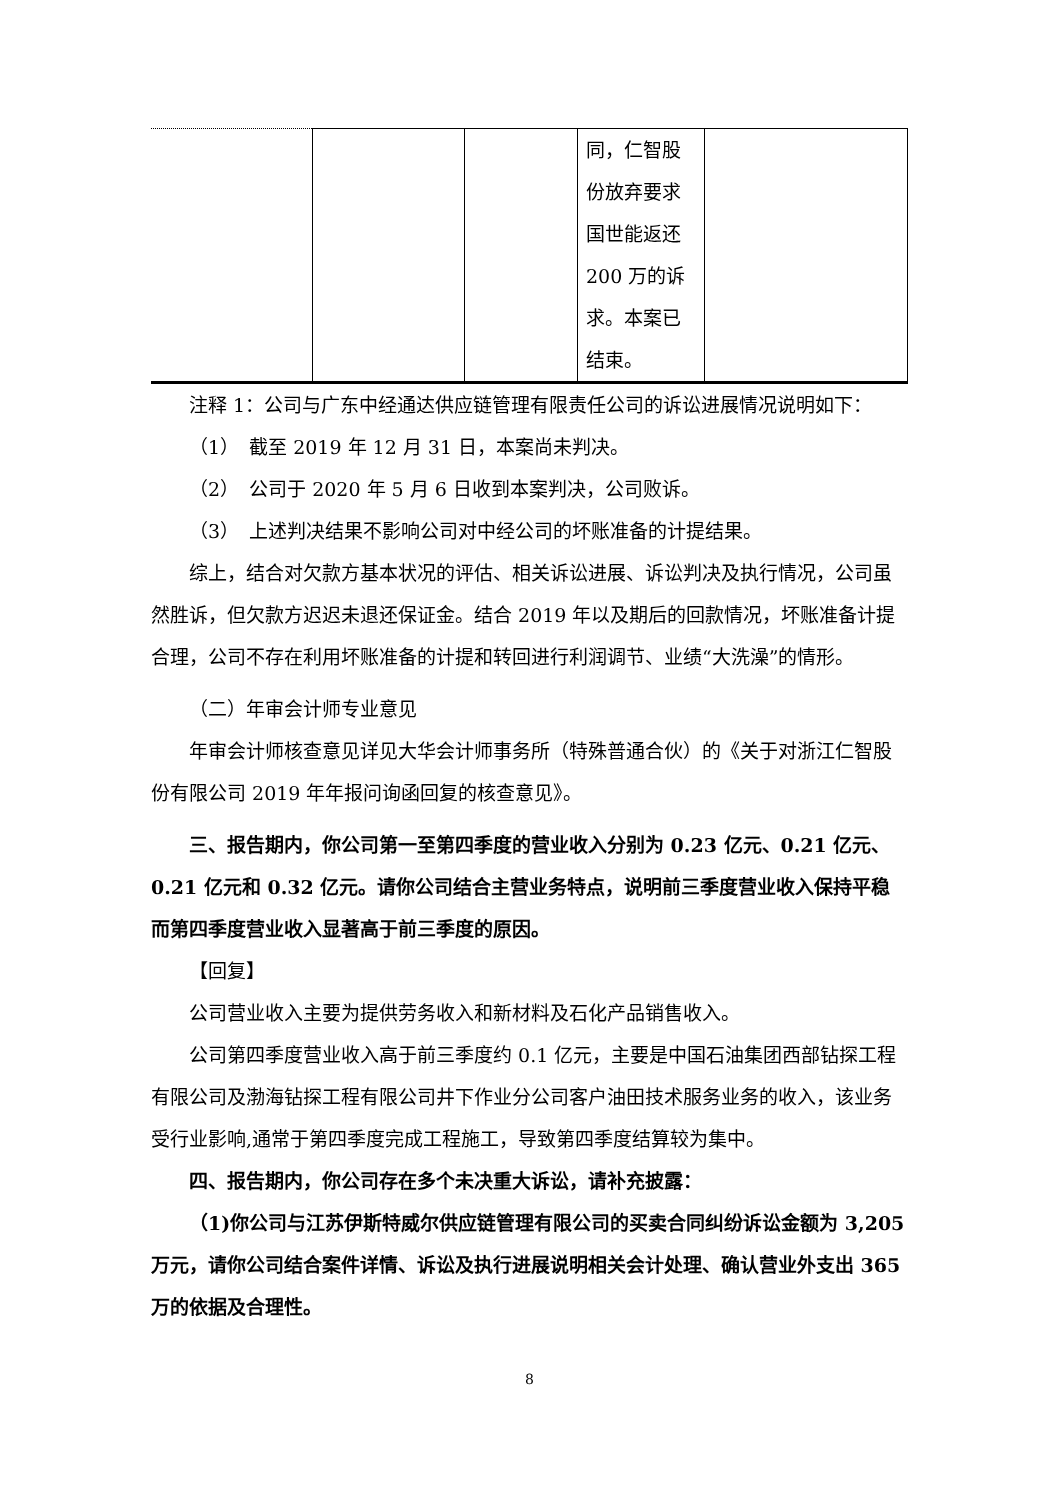| | | | 同，仁智股份放弃要求国世能返还200 万的诉求。本案已结束。 | |
注释 1：公司与广东中经通达供应链管理有限责任公司的诉讼进展情况说明如下：
（1）　截至 2019 年 12 月 31 日，本案尚未判决。
（2）　公司于 2020 年 5 月 6 日收到本案判决，公司败诉。
（3）　上述判决结果不影响公司对中经公司的坏账准备的计提结果。
综上，结合对欠款方基本状况的评估、相关诉讼进展、诉讼判决及执行情况，公司虽然胜诉，但欠款方迟迟未退还保证金。结合 2019 年以及期后的回款情况，坏账准备计提合理，公司不存在利用坏账准备的计提和转回进行利润调节、业绩“大洗澡”的情形。
（二）年审会计师专业意见
年审会计师核查意见详见大华会计师事务所（特殊普通合伙）的《关于对浙江仁智股份有限公司 2019 年年报问询函回复的核查意见》。
三、报告期内，你公司第一至第四季度的营业收入分别为 0.23 亿元、0.21 亿元、0.21 亿元和 0.32 亿元。请你公司结合主营业务特点，说明前三季度营业收入保持平稳而第四季度营业收入显著高于前三季度的原因。
【回复】
公司营业收入主要为提供劳务收入和新材料及石化产品销售收入。
公司第四季度营业收入高于前三季度约 0.1 亿元，主要是中国石油集团西部钻探工程有限公司及渤海钻探工程有限公司井下作业分公司客户油田技术服务业务的收入，该业务受行业影响,通常于第四季度完成工程施工，导致第四季度结算较为集中。
四、报告期内，你公司存在多个未决重大诉讼，请补充披露：
（1)你公司与江苏伊斯特威尔供应链管理有限公司的买卖合同纠纷诉讼金额为 3,205 万元，请你公司结合案件详情、诉讼及执行进展说明相关会计处理、确认营业外支出 365 万的依据及合理性。
8